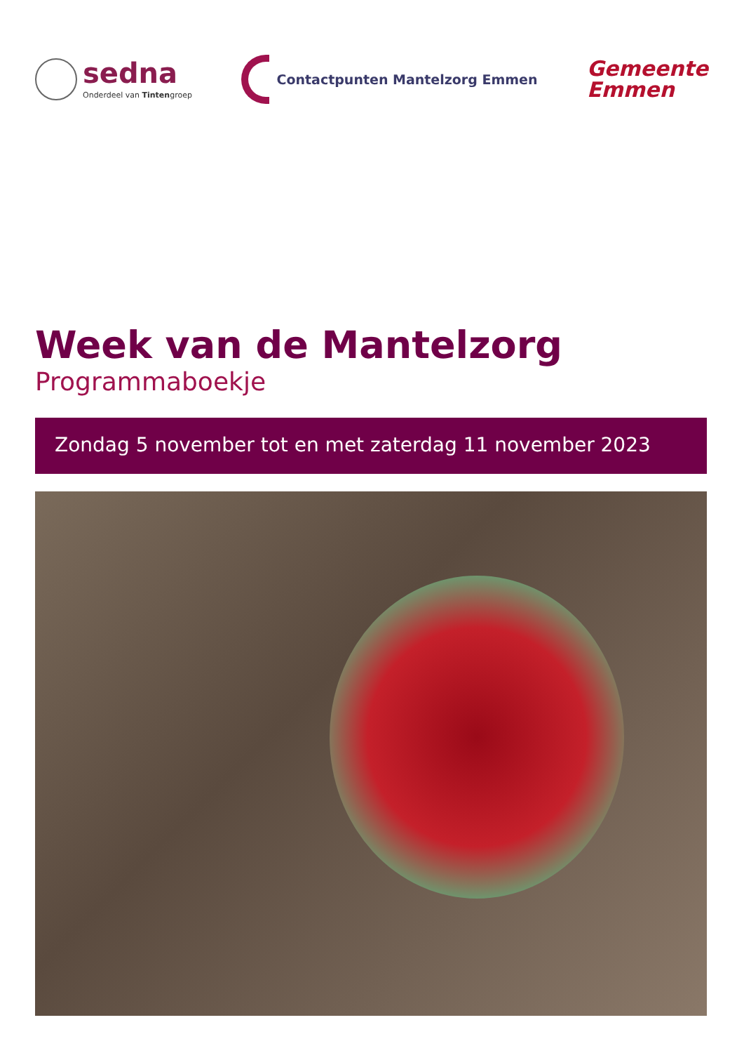sedna
Onderdeel van Tintengroep
Contactpunten Mantelzorg Emmen
Gemeente
Emmen
Week van de Mantelzorg
Programmaboekje
Zondag 5 november tot en met zaterdag 11 november 2023